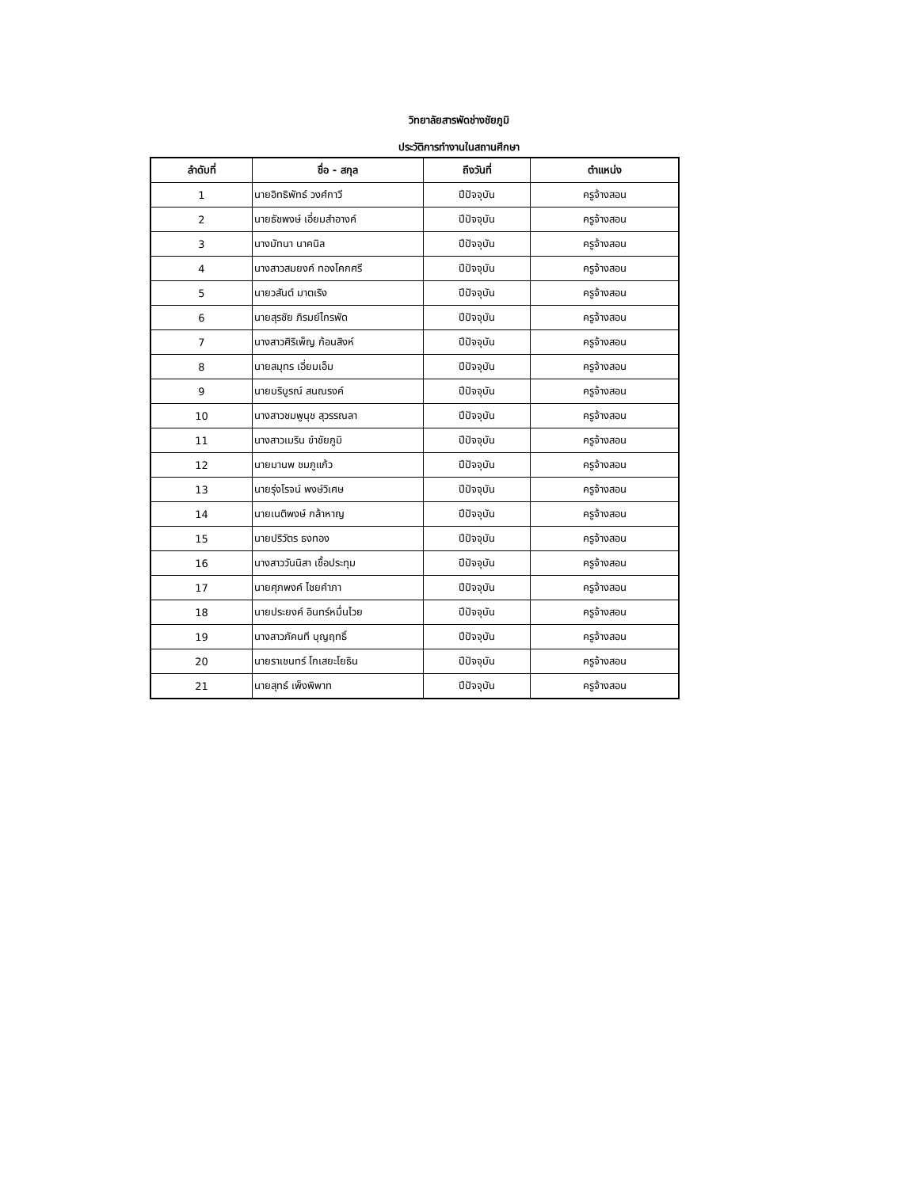วิทยาลัยสารพัดช่างชัยภูมิ
ประวัติการทำงานในสถานศึกษา
| ลำดับที่ | ชื่อ - สกุล | ถึงวันที่ | ตำแหน่ง |
| --- | --- | --- | --- |
| 1 | นายอิทธิพัทธ์ วงศ์กาวี | ปีปัจจุบัน | ครูจ้างสอน |
| 2 | นายธัชพงษ์ เอี่ยมสำอางค์ | ปีปัจจุบัน | ครูจ้างสอน |
| 3 | นางมัทนา นาคนิล | ปีปัจจุบัน | ครูจ้างสอน |
| 4 | นางสาวสมยงค์ ทองโคกศรี | ปีปัจจุบัน | ครูจ้างสอน |
| 5 | นายวสันต์ มาตเริง | ปีปัจจุบัน | ครูจ้างสอน |
| 6 | นายสุรชัย ภิรมย์ไกรพัด | ปีปัจจุบัน | ครูจ้างสอน |
| 7 | นางสาวศิริเพ็ญ ก้อนสิงห์ | ปีปัจจุบัน | ครูจ้างสอน |
| 8 | นายสมุทร เอี่ยมเอ็ม | ปีปัจจุบัน | ครูจ้างสอน |
| 9 | นายบริบูรณ์ สนณรงค์ | ปีปัจจุบัน | ครูจ้างสอน |
| 10 | นางสาวชมพูนุช สุวรรณลา | ปีปัจจุบัน | ครูจ้างสอน |
| 11 | นางสาวเมริน ขำชัยภูมิ | ปีปัจจุบัน | ครูจ้างสอน |
| 12 | นายมานพ ชมภูแก้ว | ปีปัจจุบัน | ครูจ้างสอน |
| 13 | นายรุ่งโรจน์ พงษ์วิเศษ | ปีปัจจุบัน | ครูจ้างสอน |
| 14 | นายเนติพงษ์ กล้าหาญ | ปีปัจจุบัน | ครูจ้างสอน |
| 15 | นายปริวัตร ธงทอง | ปีปัจจุบัน | ครูจ้างสอน |
| 16 | นางสาววันนิสา เชื้อประทุม | ปีปัจจุบัน | ครูจ้างสอน |
| 17 | นายศุภพงค์ ไชยคำภา | ปีปัจจุบัน | ครูจ้างสอน |
| 18 | นายประยงค์ อินทร์หมื่นไวย | ปีปัจจุบัน | ครูจ้างสอน |
| 19 | นางสาวภัคนที บุญฤทธิ์ | ปีปัจจุบัน | ครูจ้างสอน |
| 20 | นายราเชนทร์ โกเสยะโยธิน | ปีปัจจุบัน | ครูจ้างสอน |
| 21 | นายสุทธ์ เพ็งพิพาท | ปีปัจจุบัน | ครูจ้างสอน |